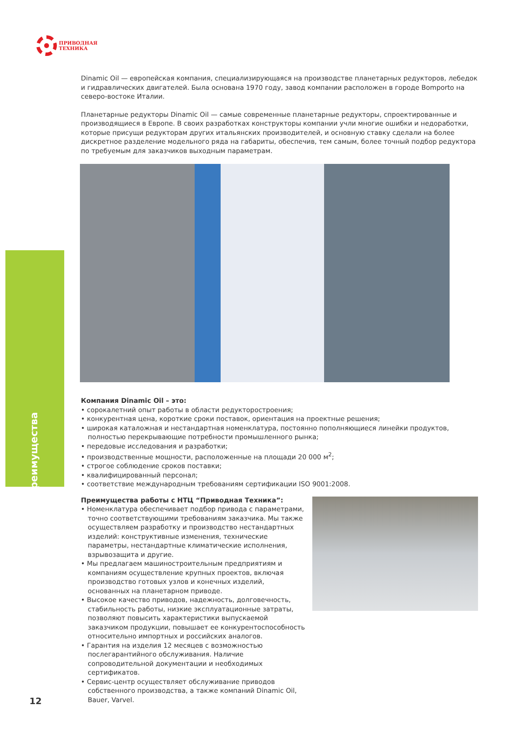ПРИВОДНАЯ
ТЕХНИКА
Преимущества
Dinamic Oil — европейская компания, специализирующаяся на производстве планетарных редукторов, лебедок и гидравлических двигателей. Была основана 1970 году, завод компании расположен в городе Bomporto на северо-востоке Италии.
Планетарные редукторы Dinamic Oil — самые современные планетарные редукторы, спроектированные и производящиеся в Европе. В своих разработках конструкторы компании учли многие ошибки и недоработки, которые присущи редукторам других итальянских производителей, и основную ставку сделали на более дискретное разделение модельного ряда на габариты, обеспечив, тем самым, более точный подбор редуктора по требуемым для заказчиков выходным параметрам.
Компания Dinamic Oil – это:
• сорокалетний опыт работы в области редукторостроения;
• конкурентная цена, короткие сроки поставок, ориентация на проектные решения;
• широкая каталожная и нестандартная номенклатура, постоянно пополняющиеся линейки продуктов, полностью перекрывающие потребности промышленного рынка;
• передовые исследования и разработки;
• производственные мощности, расположенные на площади 20 000 м<sup>2</sup>;
• строгое соблюдение сроков поставки;
• квалифицированный персонал;
• соответствие международным требованиям сертификации ISO 9001:2008.
Преимущества работы с НТЦ “Приводная Техника”:
• Номенклатура обеспечивает подбор привода с параметрами, точно соответствующими требованиям заказчика. Мы также осуществляем разработку и производство нестандартных изделий: конструктивные изменения, технические параметры, нестандартные климатические исполнения, взрывозащита и другие.
• Мы предлагаем машиностроительным предприятиям и компаниям осуществление крупных проектов, включая производство готовых узлов и конечных изделий, основанных на планетарном приводе.
• Высокое качество приводов, надежность, долговечность, стабильность работы, низкие эксплуатационные затраты, позволяют повысить характеристики выпускаемой заказчиком продукции, повышает ее конкурентоспособность относительно импортных и российских аналогов.
• Гарантия на изделия 12 месяцев с возможностью послегарантийного обслуживания. Наличие сопроводительной документации и необходимых сертификатов.
• Сервис-центр осуществляет обслуживание приводов собственного производства, а также компаний Dinamic Oil, Bauer, Varvel.
12